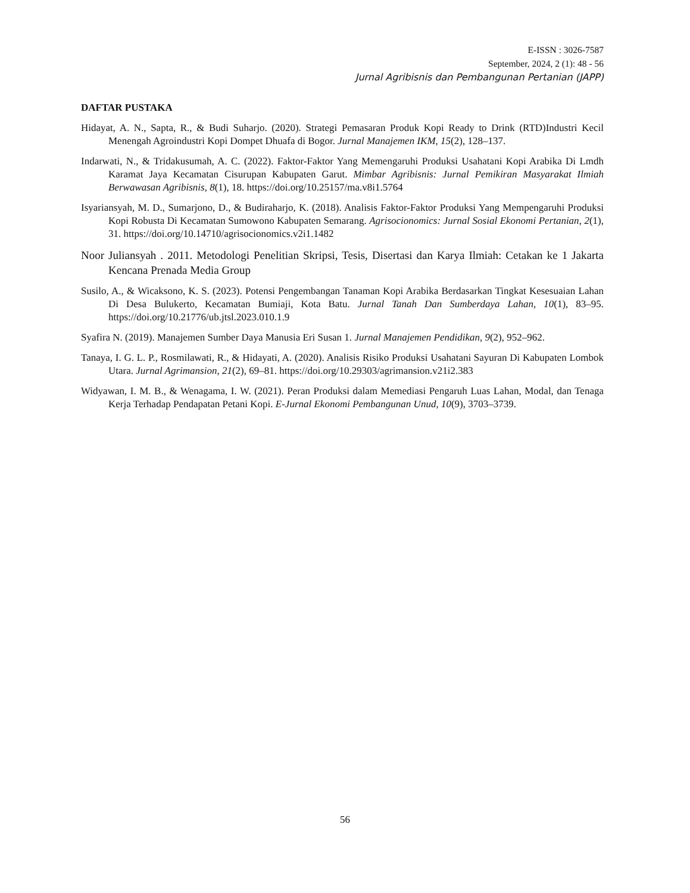E-ISSN : 3026-7587
September, 2024, 2 (1): 48 - 56
Jurnal Agribisnis dan Pembangunan Pertanian (JAPP)
DAFTAR PUSTAKA
Hidayat, A. N., Sapta, R., & Budi Suharjo. (2020). Strategi Pemasaran Produk Kopi Ready to Drink (RTD)Industri Kecil Menengah Agroindustri Kopi Dompet Dhuafa di Bogor. Jurnal Manajemen IKM, 15(2), 128–137.
Indarwati, N., & Tridakusumah, A. C. (2022). Faktor-Faktor Yang Memengaruhi Produksi Usahatani Kopi Arabika Di Lmdh Karamat Jaya Kecamatan Cisurupan Kabupaten Garut. Mimbar Agribisnis: Jurnal Pemikiran Masyarakat Ilmiah Berwawasan Agribisnis, 8(1), 18. https://doi.org/10.25157/ma.v8i1.5764
Isyariansyah, M. D., Sumarjono, D., & Budiraharjo, K. (2018). Analisis Faktor-Faktor Produksi Yang Mempengaruhi Produksi Kopi Robusta Di Kecamatan Sumowono Kabupaten Semarang. Agrisocionomics: Jurnal Sosial Ekonomi Pertanian, 2(1), 31. https://doi.org/10.14710/agrisocionomics.v2i1.1482
Noor Juliansyah . 2011. Metodologi Penelitian Skripsi, Tesis, Disertasi dan Karya Ilmiah: Cetakan ke 1 Jakarta Kencana Prenada Media Group
Susilo, A., & Wicaksono, K. S. (2023). Potensi Pengembangan Tanaman Kopi Arabika Berdasarkan Tingkat Kesesuaian Lahan Di Desa Bulukerto, Kecamatan Bumiaji, Kota Batu. Jurnal Tanah Dan Sumberdaya Lahan, 10(1), 83–95. https://doi.org/10.21776/ub.jtsl.2023.010.1.9
Syafira N. (2019). Manajemen Sumber Daya Manusia Eri Susan 1. Jurnal Manajemen Pendidikan, 9(2), 952–962.
Tanaya, I. G. L. P., Rosmilawati, R., & Hidayati, A. (2020). Analisis Risiko Produksi Usahatani Sayuran Di Kabupaten Lombok Utara. Jurnal Agrimansion, 21(2), 69–81. https://doi.org/10.29303/agrimansion.v21i2.383
Widyawan, I. M. B., & Wenagama, I. W. (2021). Peran Produksi dalam Memediasi Pengaruh Luas Lahan, Modal, dan Tenaga Kerja Terhadap Pendapatan Petani Kopi. E-Jurnal Ekonomi Pembangunan Unud, 10(9), 3703–3739.
56